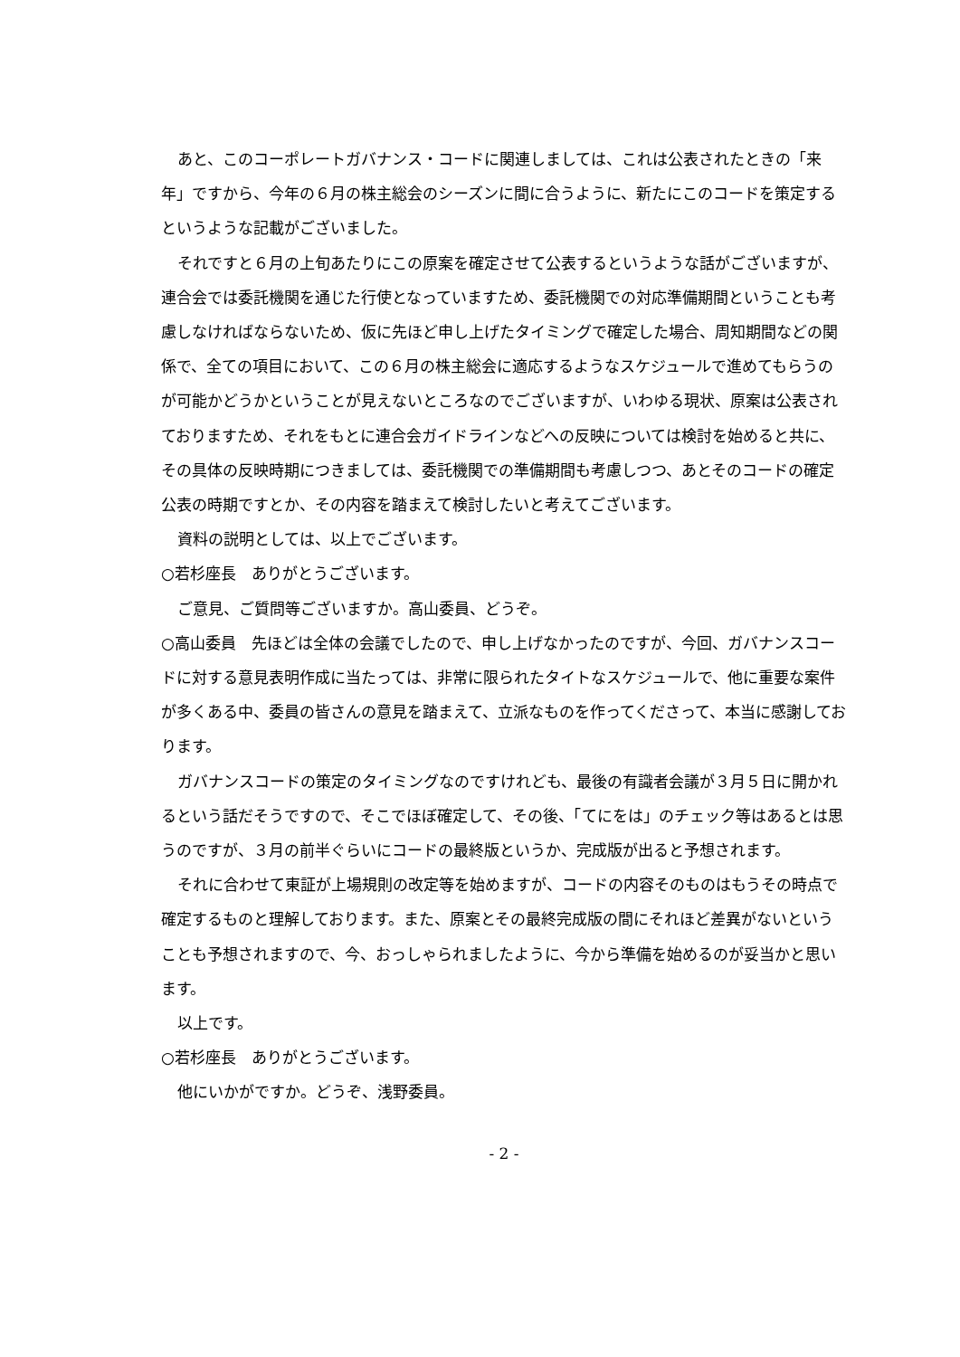あと、このコーポレートガバナンス・コードに関連しましては、これは公表されたときの「来年」ですから、今年の６月の株主総会のシーズンに間に合うように、新たにこのコードを策定するというような記載がございました。
それですと６月の上旬あたりにこの原案を確定させて公表するというような話がございますが、連合会では委託機関を通じた行使となっていますため、委託機関での対応準備期間ということも考慮しなければならないため、仮に先ほど申し上げたタイミングで確定した場合、周知期間などの関係で、全ての項目において、この６月の株主総会に適応するようなスケジュールで進めてもらうのが可能かどうかということが見えないところなのでございますが、いわゆる現状、原案は公表されておりますため、それをもとに連合会ガイドラインなどへの反映については検討を始めると共に、その具体の反映時期につきましては、委託機関での準備期間も考慮しつつ、あとそのコードの確定公表の時期ですとか、その内容を踏まえて検討したいと考えてございます。
資料の説明としては、以上でございます。
○若杉座長　ありがとうございます。
ご意見、ご質問等ございますか。高山委員、どうぞ。
○高山委員　先ほどは全体の会議でしたので、申し上げなかったのですが、今回、ガバナンスコードに対する意見表明作成に当たっては、非常に限られたタイトなスケジュールで、他に重要な案件が多くある中、委員の皆さんの意見を踏まえて、立派なものを作ってくださって、本当に感謝しております。
ガバナンスコードの策定のタイミングなのですけれども、最後の有識者会議が３月５日に開かれるという話だそうですので、そこでほぼ確定して、その後、「てにをは」のチェック等はあるとは思うのですが、３月の前半ぐらいにコードの最終版というか、完成版が出ると予想されます。
それに合わせて東証が上場規則の改定等を始めますが、コードの内容そのものはもうその時点で確定するものと理解しております。また、原案とその最終完成版の間にそれほど差異がないということも予想されますので、今、おっしゃられましたように、今から準備を始めるのが妥当かと思います。
以上です。
○若杉座長　ありがとうございます。
他にいかがですか。どうぞ、浅野委員。
- 2 -